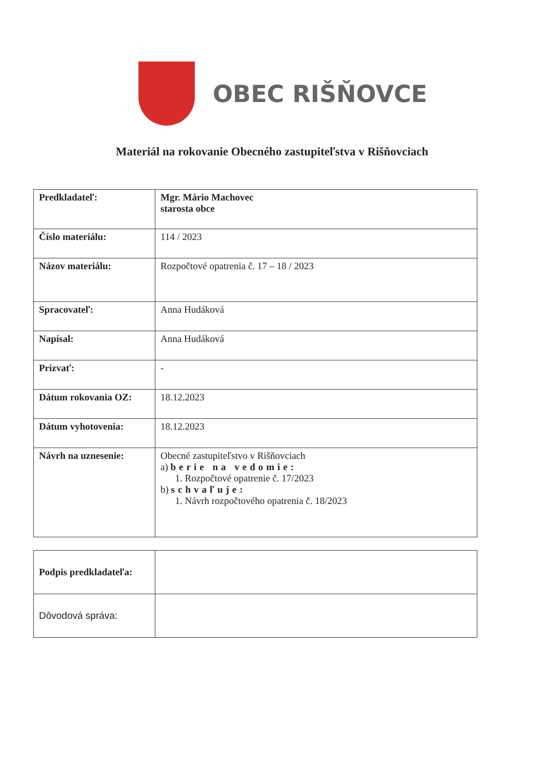OBEC RIŠŇOVCE
Materiál na rokovanie Obecného zastupiteľstva v Rišňovciach
| Predkladateľ: | Mgr. Mário Machovec starosta obce |
| Číslo materiálu: | 114 / 2023 |
| Názov materiálu: | Rozpočtové opatrenia č. 17 – 18 / 2023 |
| Spracovateľ: | Anna Hudáková |
| Napísal: | Anna Hudáková |
| Prizvať: | - |
| Dátum rokovania OZ: | 18.12.2023 |
| Dátum vyhotovenia: | 18.12.2023 |
| Návrh na uznesenie: | Obecné zastupiteľstvo v Rišňovciach a) berie na vedomie: 1. Rozpočtové opatrenie č. 17/2023 b) schvaľuje: 1. Návrh rozpočtového opatrenia č. 18/2023 |
| Podpis predkladateľa: | |
| Dôvodová správa: | |